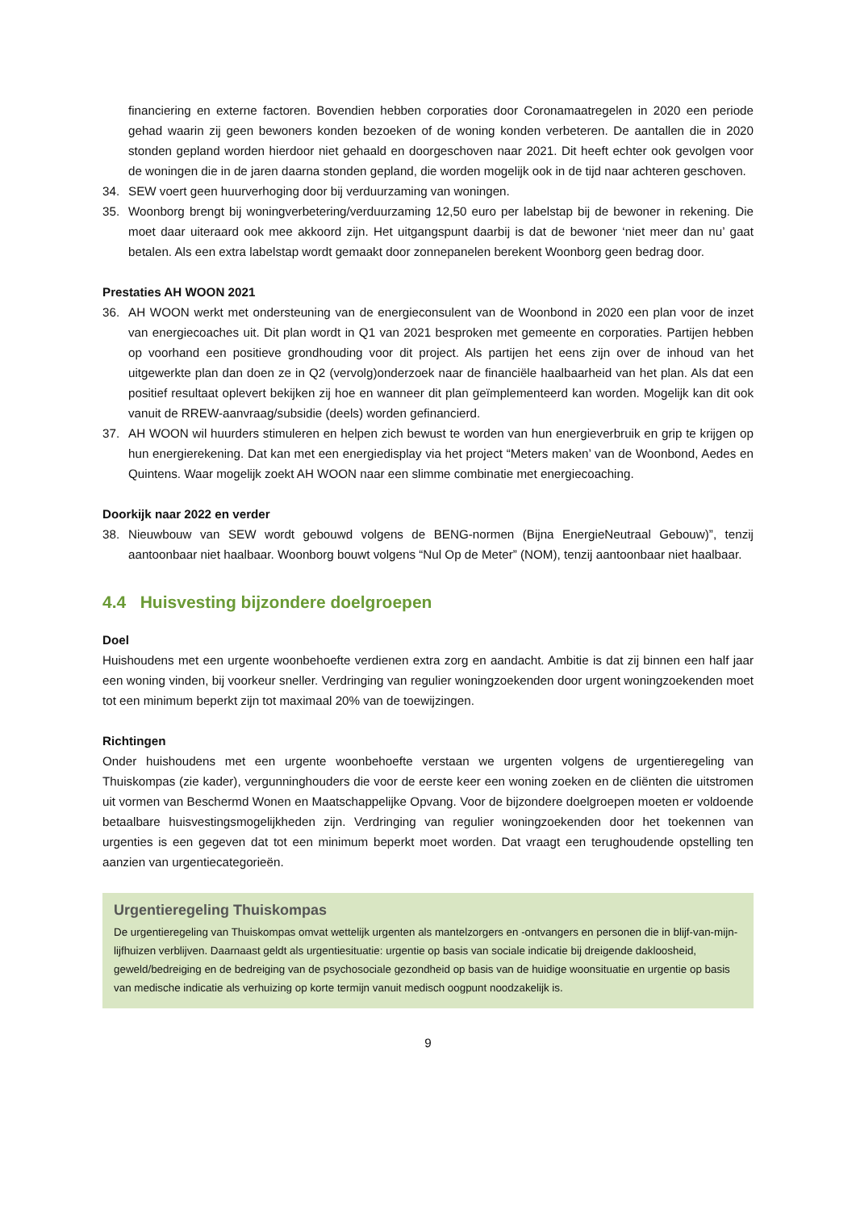financiering en externe factoren. Bovendien hebben corporaties door Coronamaatregelen in 2020 een periode gehad waarin zij geen bewoners konden bezoeken of de woning konden verbeteren. De aantallen die in 2020 stonden gepland worden hierdoor niet gehaald en doorgeschoven naar 2021. Dit heeft echter ook gevolgen voor de woningen die in de jaren daarna stonden gepland, die worden mogelijk ook in de tijd naar achteren geschoven.
34. SEW voert geen huurverhoging door bij verduurzaming van woningen.
35. Woonborg brengt bij woningverbetering/verduurzaming 12,50 euro per labelstap bij de bewoner in rekening. Die moet daar uiteraard ook mee akkoord zijn. Het uitgangspunt daarbij is dat de bewoner ‘niet meer dan nu’ gaat betalen. Als een extra labelstap wordt gemaakt door zonnepanelen berekent Woonborg geen bedrag door.
Prestaties AH WOON 2021
36. AH WOON werkt met ondersteuning van de energieconsulent van de Woonbond in 2020 een plan voor de inzet van energiecoaches uit. Dit plan wordt in Q1 van 2021 besproken met gemeente en corporaties. Partijen hebben op voorhand een positieve grondhouding voor dit project. Als partijen het eens zijn over de inhoud van het uitgewerkte plan dan doen ze in Q2 (vervolg)onderzoek naar de financiële haalbaarheid van het plan. Als dat een positief resultaat oplevert bekijken zij hoe en wanneer dit plan geïmplementeerd kan worden. Mogelijk kan dit ook vanuit de RREW-aanvraag/subsidie (deels) worden gefinancierd.
37. AH WOON wil huurders stimuleren en helpen zich bewust te worden van hun energieverbruik en grip te krijgen op hun energierekening. Dat kan met een energiedisplay via het project “Meters maken’ van de Woonbond, Aedes en Quintens. Waar mogelijk zoekt AH WOON naar een slimme combinatie met energiecoaching.
Doorkijk naar 2022 en verder
38. Nieuwbouw van SEW wordt gebouwd volgens de BENG-normen (Bijna EnergieNeutraal Gebouw)”, tenzij aantoonbaar niet haalbaar. Woonborg bouwt volgens “Nul Op de Meter” (NOM), tenzij aantoonbaar niet haalbaar.
4.4 Huisvesting bijzondere doelgroepen
Doel
Huishoudens met een urgente woonbehoefte verdienen extra zorg en aandacht. Ambitie is dat zij binnen een half jaar een woning vinden, bij voorkeur sneller. Verdringing van regulier woningzoekenden door urgent woningzoekenden moet tot een minimum beperkt zijn tot maximaal 20% van de toewijzingen.
Richtingen
Onder huishoudens met een urgente woonbehoefte verstaan we urgenten volgens de urgentieregeling van Thuiskompas (zie kader), vergunninghouders die voor de eerste keer een woning zoeken en de cliënten die uitstromen uit vormen van Beschermd Wonen en Maatschappelijke Opvang. Voor de bijzondere doelgroepen moeten er voldoende betaalbare huisvestingsmogelijkheden zijn. Verdringing van regulier woningzoekenden door het toekennen van urgenties is een gegeven dat tot een minimum beperkt moet worden. Dat vraagt een terughoudende opstelling ten aanzien van urgentiecategorieën.
Urgentieregeling Thuiskompas
De urgentieregeling van Thuiskompas omvat wettelijk urgenten als mantelzorgers en -ontvangers en personen die in blijf-van-mijn-lijfhuizen verblijven. Daarnaast geldt als urgentiesituatie: urgentie op basis van sociale indicatie bij dreigende dakloosheid, geweld/bedreiging en de bedreiging van de psychosociale gezondheid op basis van de huidige woonsituatie en urgentie op basis van medische indicatie als verhuizing op korte termijn vanuit medisch oogpunt noodzakelijk is.
9